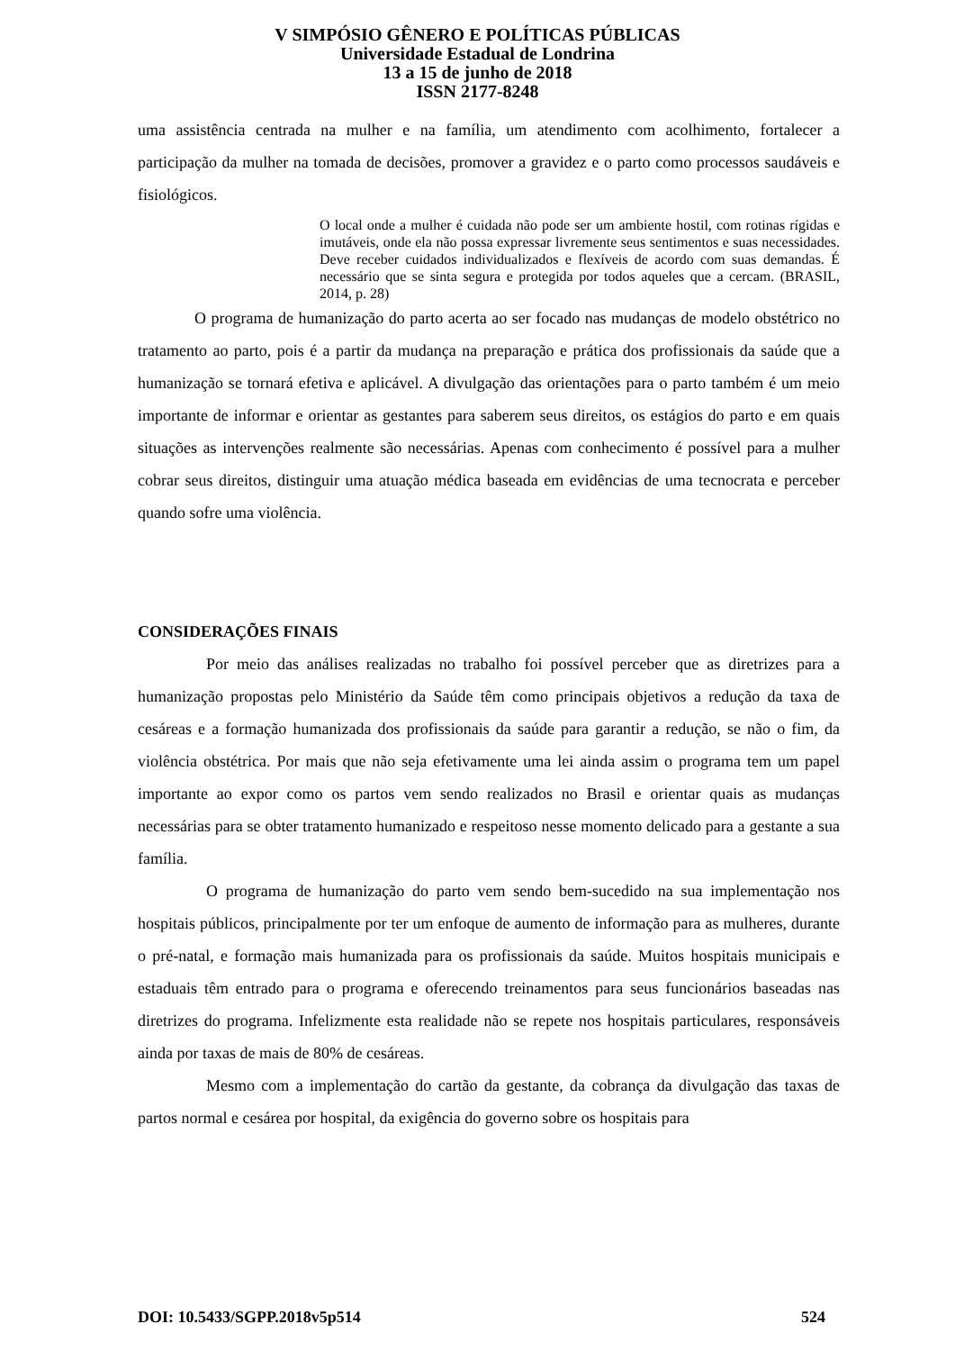V SIMPÓSIO GÊNERO E POLÍTICAS PÚBLICAS
Universidade Estadual de Londrina
13 a 15 de junho de 2018
ISSN 2177-8248
uma assistência centrada na mulher e na família, um atendimento com acolhimento, fortalecer a participação da mulher na tomada de decisões, promover a gravidez e o parto como processos saudáveis e fisiológicos.
O local onde a mulher é cuidada não pode ser um ambiente hostil, com rotinas rígidas e imutáveis, onde ela não possa expressar livremente seus sentimentos e suas necessidades. Deve receber cuidados individualizados e flexíveis de acordo com suas demandas. É necessário que se sinta segura e protegida por todos aqueles que a cercam. (BRASIL, 2014, p. 28)
O programa de humanização do parto acerta ao ser focado nas mudanças de modelo obstétrico no tratamento ao parto, pois é a partir da mudança na preparação e prática dos profissionais da saúde que a humanização se tornará efetiva e aplicável. A divulgação das orientações para o parto também é um meio importante de informar e orientar as gestantes para saberem seus direitos, os estágios do parto e em quais situações as intervenções realmente são necessárias. Apenas com conhecimento é possível para a mulher cobrar seus direitos, distinguir uma atuação médica baseada em evidências de uma tecnocrata e perceber quando sofre uma violência.
CONSIDERAÇÕES FINAIS
Por meio das análises realizadas no trabalho foi possível perceber que as diretrizes para a humanização propostas pelo Ministério da Saúde têm como principais objetivos a redução da taxa de cesáreas e a formação humanizada dos profissionais da saúde para garantir a redução, se não o fim, da violência obstétrica. Por mais que não seja efetivamente uma lei ainda assim o programa tem um papel importante ao expor como os partos vem sendo realizados no Brasil e orientar quais as mudanças necessárias para se obter tratamento humanizado e respeitoso nesse momento delicado para a gestante a sua família.
O programa de humanização do parto vem sendo bem-sucedido na sua implementação nos hospitais públicos, principalmente por ter um enfoque de aumento de informação para as mulheres, durante o pré-natal, e formação mais humanizada para os profissionais da saúde. Muitos hospitais municipais e estaduais têm entrado para o programa e oferecendo treinamentos para seus funcionários baseadas nas diretrizes do programa. Infelizmente esta realidade não se repete nos hospitais particulares, responsáveis ainda por taxas de mais de 80% de cesáreas.
Mesmo com a implementação do cartão da gestante, da cobrança da divulgação das taxas de partos normal e cesárea por hospital, da exigência do governo sobre os hospitais para
DOI: 10.5433/SGPP.2018v5p514 524